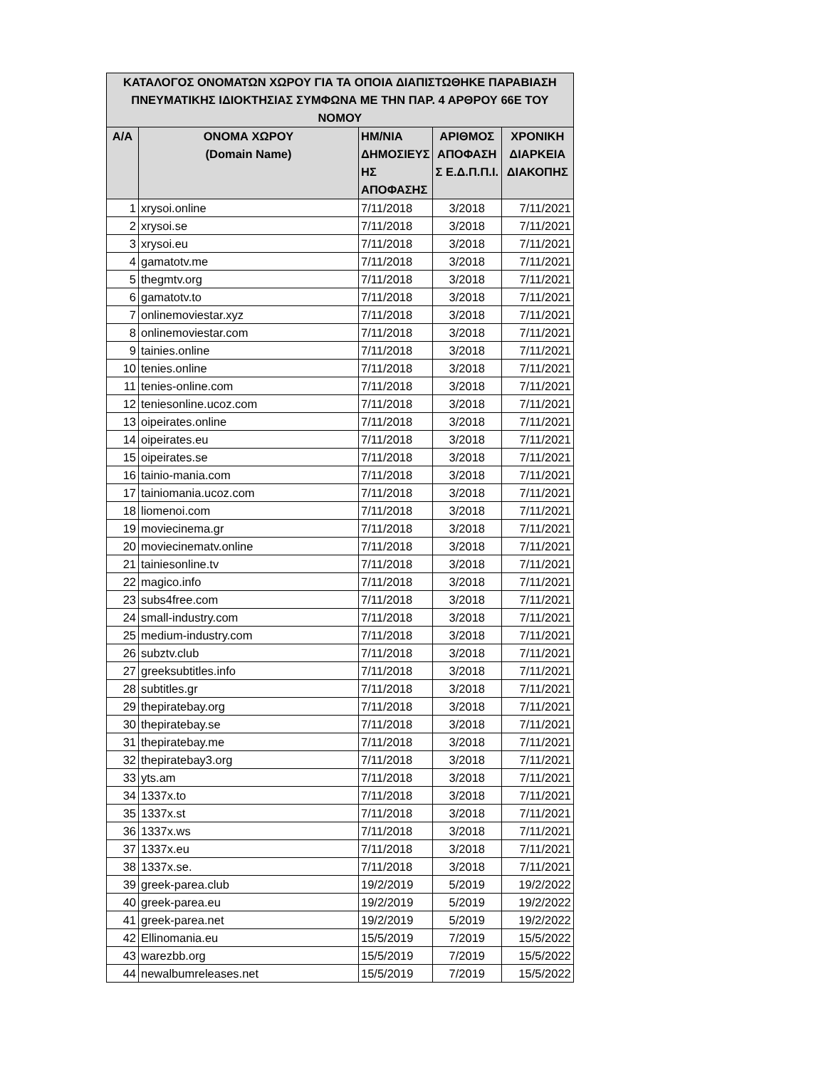| ΚΑΤΑΛΟΓΟΣ ΟΝΟΜΑΤΩΝ ΧΩΡΟΥ ΓΙΑ ΤΑ ΟΠΟΙΑ ΔΙΑΠΙΣΤΩΘΗΚΕ ΠΑΡΑΒΙΑΣΗ ΠΝΕΥΜΑΤΙΚΗΣ ΙΔΙΟΚΤΗΣΙΑΣ ΣΥΜΦΩΝΑ ΜΕ ΤΗΝ ΠΑΡ. 4 ΑΡΘΡΟΥ 66Ε ΤΟΥ ΝΟΜΟΥ | | | | |
| --- | --- | --- | --- | --- |
| Α/Α | ΟΝΟΜΑ ΧΩΡΟΥ (Domain Name) | ΗΜ/ΝΙΑ ΔΗΜΟΣΙΕΥΣ ΗΣ ΑΠΟΦΑΣΗΣ | ΑΡΙΘΜΟΣ ΑΠΟΦΑΣΗ Σ Ε.Δ.Π.Π.Ι. | ΧΡΟΝΙΚΗ ΔΙΑΡΚΕΙΑ ΔΙΑΚΟΠΗΣ |
| 1 | xrysoi.online | 7/11/2018 | 3/2018 | 7/11/2021 |
| 2 | xrysoi.se | 7/11/2018 | 3/2018 | 7/11/2021 |
| 3 | xrysoi.eu | 7/11/2018 | 3/2018 | 7/11/2021 |
| 4 | gamatotv.me | 7/11/2018 | 3/2018 | 7/11/2021 |
| 5 | thegmtv.org | 7/11/2018 | 3/2018 | 7/11/2021 |
| 6 | gamatotv.to | 7/11/2018 | 3/2018 | 7/11/2021 |
| 7 | onlinemoviestar.xyz | 7/11/2018 | 3/2018 | 7/11/2021 |
| 8 | onlinemoviestar.com | 7/11/2018 | 3/2018 | 7/11/2021 |
| 9 | tainies.online | 7/11/2018 | 3/2018 | 7/11/2021 |
| 10 | tenies.online | 7/11/2018 | 3/2018 | 7/11/2021 |
| 11 | tenies-online.com | 7/11/2018 | 3/2018 | 7/11/2021 |
| 12 | teniesonline.ucoz.com | 7/11/2018 | 3/2018 | 7/11/2021 |
| 13 | oipeirates.online | 7/11/2018 | 3/2018 | 7/11/2021 |
| 14 | oipeirates.eu | 7/11/2018 | 3/2018 | 7/11/2021 |
| 15 | oipeirates.se | 7/11/2018 | 3/2018 | 7/11/2021 |
| 16 | tainio-mania.com | 7/11/2018 | 3/2018 | 7/11/2021 |
| 17 | tainiomania.ucoz.com | 7/11/2018 | 3/2018 | 7/11/2021 |
| 18 | liomenoi.com | 7/11/2018 | 3/2018 | 7/11/2021 |
| 19 | moviecinema.gr | 7/11/2018 | 3/2018 | 7/11/2021 |
| 20 | moviecinematv.online | 7/11/2018 | 3/2018 | 7/11/2021 |
| 21 | tainiesonline.tv | 7/11/2018 | 3/2018 | 7/11/2021 |
| 22 | magico.info | 7/11/2018 | 3/2018 | 7/11/2021 |
| 23 | subs4free.com | 7/11/2018 | 3/2018 | 7/11/2021 |
| 24 | small-industry.com | 7/11/2018 | 3/2018 | 7/11/2021 |
| 25 | medium-industry.com | 7/11/2018 | 3/2018 | 7/11/2021 |
| 26 | subztv.club | 7/11/2018 | 3/2018 | 7/11/2021 |
| 27 | greeksubtitles.info | 7/11/2018 | 3/2018 | 7/11/2021 |
| 28 | subtitles.gr | 7/11/2018 | 3/2018 | 7/11/2021 |
| 29 | thepiratebay.org | 7/11/2018 | 3/2018 | 7/11/2021 |
| 30 | thepiratebay.se | 7/11/2018 | 3/2018 | 7/11/2021 |
| 31 | thepiratebay.me | 7/11/2018 | 3/2018 | 7/11/2021 |
| 32 | thepiratebay3.org | 7/11/2018 | 3/2018 | 7/11/2021 |
| 33 | yts.am | 7/11/2018 | 3/2018 | 7/11/2021 |
| 34 | 1337x.to | 7/11/2018 | 3/2018 | 7/11/2021 |
| 35 | 1337x.st | 7/11/2018 | 3/2018 | 7/11/2021 |
| 36 | 1337x.ws | 7/11/2018 | 3/2018 | 7/11/2021 |
| 37 | 1337x.eu | 7/11/2018 | 3/2018 | 7/11/2021 |
| 38 | 1337x.se. | 7/11/2018 | 3/2018 | 7/11/2021 |
| 39 | greek-parea.club | 19/2/2019 | 5/2019 | 19/2/2022 |
| 40 | greek-parea.eu | 19/2/2019 | 5/2019 | 19/2/2022 |
| 41 | greek-parea.net | 19/2/2019 | 5/2019 | 19/2/2022 |
| 42 | Ellinomania.eu | 15/5/2019 | 7/2019 | 15/5/2022 |
| 43 | warezbb.org | 15/5/2019 | 7/2019 | 15/5/2022 |
| 44 | newalbumreleases.net | 15/5/2019 | 7/2019 | 15/5/2022 |